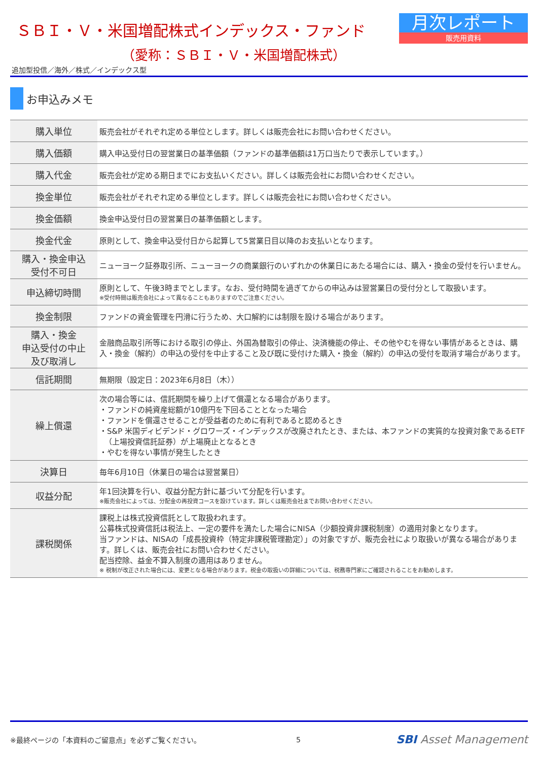ＳＢＩ・Ｖ・米国増配株式インデックス・ファンド
（愛称：ＳＢＩ・Ｖ・米国増配株式）
月次レポート
販売用資料
追加型投信／海外／株式／インデックス型
お申込みメモ
| 購入単位 | 販売会社がそれぞれ定める単位とします。詳しくは販売会社にお問い合わせください。 |
| 購入価額 | 購入申込受付日の翌営業日の基準価額（ファンドの基準価額は1万口当たりで表示しています。） |
| 購入代金 | 販売会社が定める期日までにお支払いください。詳しくは販売会社にお問い合わせください。 |
| 換金単位 | 販売会社がそれぞれ定める単位とします。詳しくは販売会社にお問い合わせください。 |
| 換金価額 | 換金申込受付日の翌営業日の基準価額とします。 |
| 換金代金 | 原則として、換金申込受付日から起算して5営業日目以降のお支払いとなります。 |
| 購入・換金申込 受付不可日 | ニューヨーク証券取引所、ニューヨークの商業銀行のいずれかの休業日にあたる場合には、購入・換金の受付を行いません。 |
| 申込締切時間 | 原則として、午後3時までとします。なお、受付時間を過ぎてからの申込みは翌営業日の受付分として取扱います。 ※受付時間は販売会社によって異なることもありますのでご注意ください。 |
| 換金制限 | ファンドの資金管理を円滑に行うため、大口解約には制限を設ける場合があります。 |
| 購入・換金 申込受付の中止 及び取消し | 金融商品取引所等における取引の停止、外国為替取引の停止、決済機能の停止、その他やむを得ない事情があるときは、購入・換金（解約）の申込の受付を中止すること及び既に受付けた購入・換金（解約）の申込の受付を取消す場合があります。 |
| 信託期間 | 無期限（設定日：2023年6月8日（木）） |
| 繰上償還 | 次の場合等には、信託期間を繰り上げて償還となる場合があります。 ・ファンドの純資産総額が10億円を下回ることとなった場合 ・ファンドを償還させることが受益者のために有利であると認めるとき ・S&P 米国ディビデンド・グロワーズ・インデックスが改廃されたとき、または、本ファンドの実質的な投資対象であるETF （上場投資信託証券）が上場廃止となるとき ・やむを得ない事情が発生したとき |
| 決算日 | 毎年6月10日（休業日の場合は翌営業日） |
| 収益分配 | 年1回決算を行い、収益分配方針に基づいて分配を行います。 ※販売会社によっては、分配金の再投資コースを設けています。詳しくは販売会社までお問い合わせください。 |
| 課税関係 | 課税上は株式投資信託として取扱われます。 公募株式投資信託は税法上、一定の要件を満たした場合にNISA（少額投資非課税制度）の適用対象となります。 当ファンドは、NISAの「成長投資枠（特定非課税管理勘定）」の対象ですが、販売会社により取扱いが異なる場合があります。詳しくは、販売会社にお問い合わせください。 配当控除、益金不算入制度の適用はありません。 ※ 税制が改正された場合には、変更となる場合があります。税金の取扱いの詳細については、税務専門家にご確認されることをお勧めします。 |
※最終ページの「本資料のご留意点」を必ずご覧ください。 5 SBI Asset Management